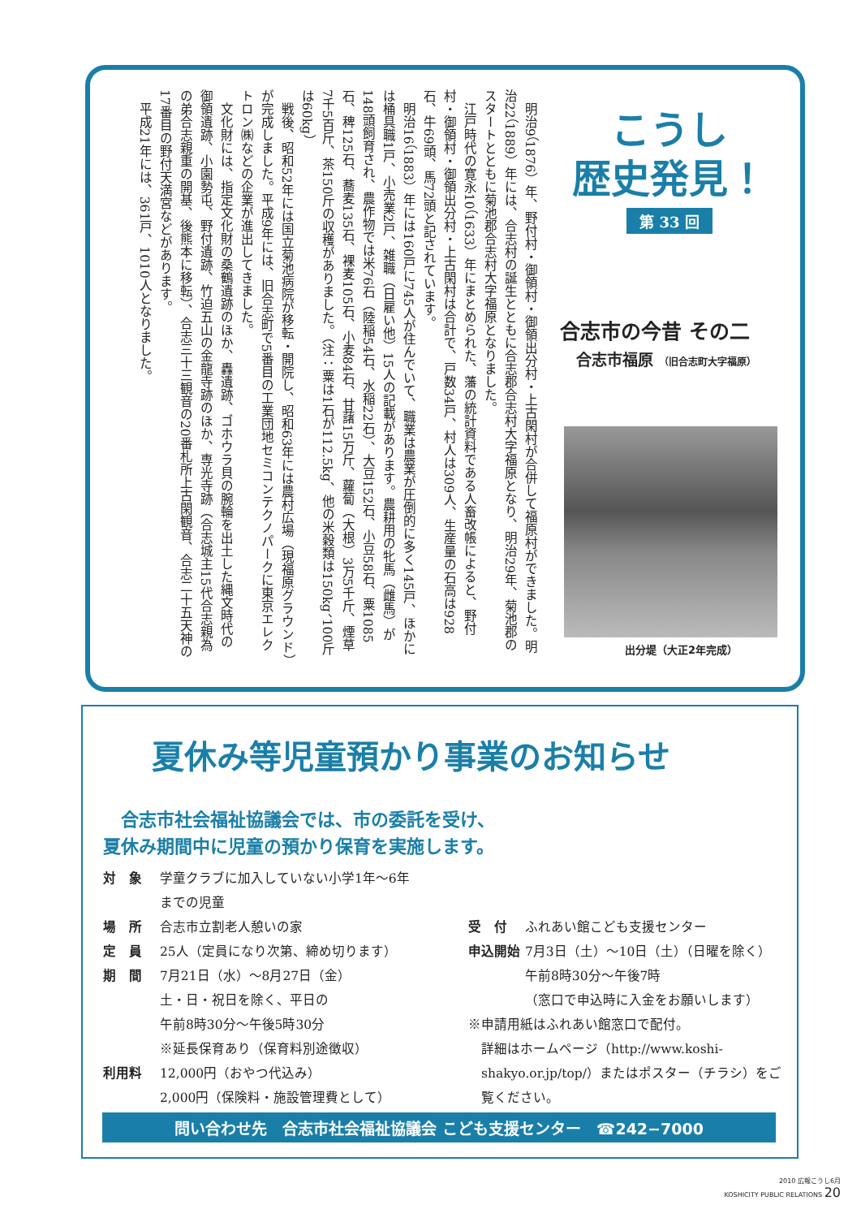明治9（1876）年、野付村・御領村・御領出分村・上古閑村が合併して福原村ができました。明治22（1889）年には、合志村の誕生とともに合志郡合志村大字福原となり、明治29年、菊池郡のスタートとともに菊池郡合志村大字福原となりました。
江戸時代の寛永10（1633）年にまとめられた、藩の統計資料である人畜改帳によると、野付村・御領村・御領出分村・上古閑村は合計で、戸数34戸、村人は309人、生産量の石高は928石、牛69頭、馬72頭と記されています。
明治16（1883）年には160戸に745人が住んでいて、職業は農業が圧倒的に多く145戸、ほかには桶具職1戸、小売業2戸、雑職（日雇い他）15人の記載があります。農耕用の牝馬（雌馬）が148頭飼育され、農作物では米76石（陸稲54石、水稲22石）、大豆152石、小豆58石、粟1085石、稗125石、蕎麦135石、裸麦105石、小麦84石、甘藷15万斤、蘿蔔（大根）3万5千斤、煙草7千5百斤、茶150斤の収穫がありました。（注：粟は1石が112.5kg、他の米穀類は150kg、100斤は60kg）
戦後、昭和52年には国立菊池病院が移転・開院し、昭和63年には農村広場（現福原グラウンド）が完成しました。平成9年には、旧合志町で5番目の工業団地セミコンテクノパークに東京エレクトロン㈱などの企業が進出してきました。
文化財には、指定文化財の桑鶴遺跡のほか、轟遺跡、ゴホウラ貝の腕輪を出土した縄文時代の御領遺跡、小園勢屯、野付遺跡、竹迫五山の金龍寺跡のほか、専光寺跡（合志城主15代合志親為の弟合志親重の開基、後熊本に移転）、合志三十三観音の20番札所上古閑観音、合志二十五天神の17番目の野付天満宮などがあります。
平成21年には、361戸、1010人となりました。
こうし
歴史発見！
第 33 回
合志市の今昔 その二
合志市福原 （旧合志町大字福原）
出分堤（大正2年完成）
夏休み等児童預かり事業のお知らせ
　合志市社会福祉協議会では、市の委託を受け、
夏休み期間中に児童の預かり保育を実施します。
対　象 学童クラブに加入していない小学1年～6年
までの児童
場　所 合志市立割老人憩いの家
定　員 25人（定員になり次第、締め切ります）
期　間 7月21日（水）～8月27日（金）
土・日・祝日を除く、平日の
午前8時30分～午後5時30分
※延長保育あり（保育料別途徴収）
利用料 12,000円（おやつ代込み）
2,000円（保険料・施設管理費として）
受　付 ふれあい館こども支援センター
申込開始 7月3日（土）～10日（土）（日曜を除く）
午前8時30分～午後7時
（窓口で申込時に入金をお願いします）
※申請用紙はふれあい館窓口で配付。
詳細はホームページ（http://www.koshi-shakyo.or.jp/top/）またはポスター（チラシ）をご覧ください。
問い合わせ先　合志市社会福祉協議会 こども支援センター　☎242−7000
2010 広報こうし6月
KOSHICITY PUBLIC RELATIONS 20